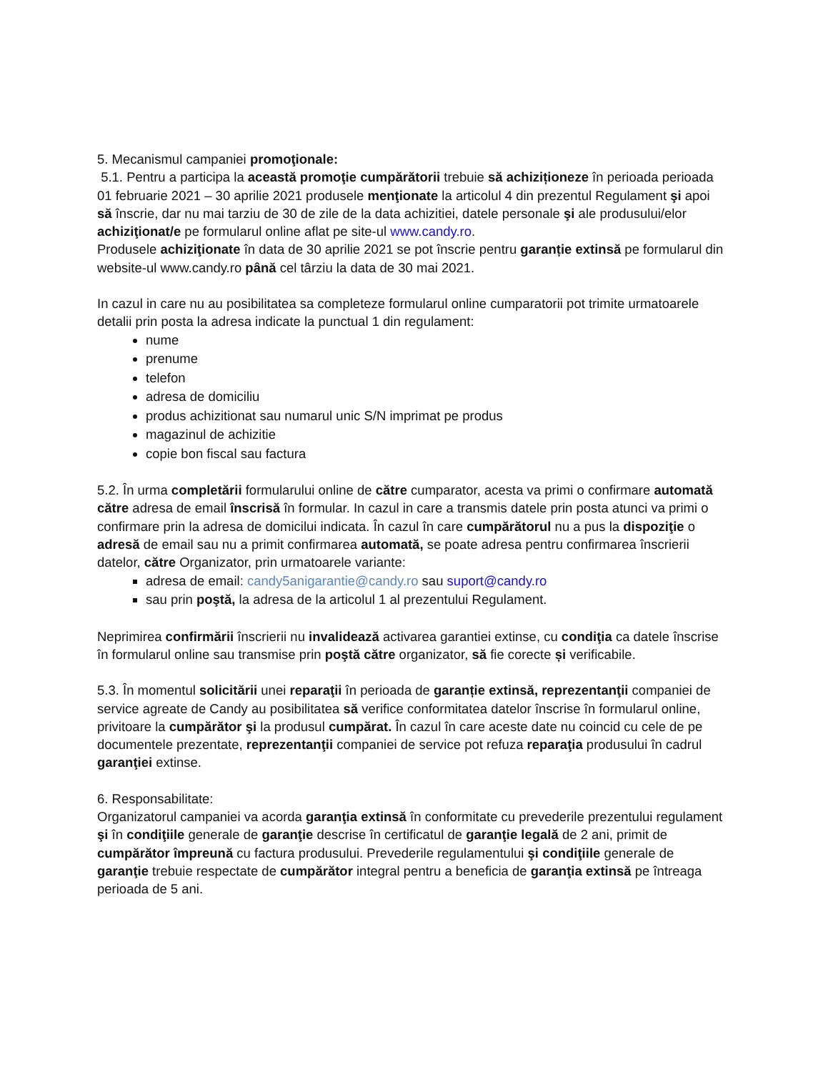5. Mecanismul campaniei promoţionale:
5.1. Pentru a participa la această promoţie cumpărătorii trebuie să achiziționeze în perioada perioada 01 februarie 2021 – 30 aprilie 2021 produsele menţionate la articolul 4 din prezentul Regulament şi apoi să înscrie, dar nu mai tarziu de 30 de zile de la data achizitiei, datele personale şi ale produsului/elor achiziţionat/e pe formularul online aflat pe site-ul www.candy.ro.
Produsele achiziţionate în data de 30 aprilie 2021 se pot înscrie pentru garanție extinsă pe formularul din website-ul www.candy.ro până cel târziu la data de 30 mai 2021.
In cazul in care nu au posibilitatea sa completeze formularul online cumparatorii pot trimite urmatoarele detalii prin posta la adresa indicate la punctual 1 din regulament:
nume
prenume
telefon
adresa de domiciliu
produs achizitionat sau numarul unic S/N imprimat pe produs
magazinul de achizitie
copie bon fiscal sau factura
5.2. În urma completării formularului online de către cumparator, acesta va primi o confirmare automată către adresa de email înscrisă în formular. In cazul in care a transmis datele prin posta atunci va primi o confirmare prin la adresa de domicilui indicata. În cazul în care cumpărătorul nu a pus la dispoziţie o adresă de email sau nu a primit confirmarea automată, se poate adresa pentru confirmarea înscrierii datelor, către Organizator, prin urmatoarele variante:
adresa de email: candy5anigarantie@candy.ro sau suport@candy.ro
sau prin poştă, la adresa de la articolul 1 al prezentului Regulament.
Neprimirea confirmării înscrierii nu invalidează activarea garantiei extinse, cu condiţia ca datele înscrise în formularul online sau transmise prin poştă către organizator, să fie corecte și verificabile.
5.3. În momentul solicitării unei reparaţii în perioada de garanție extinsă, reprezentanţii companiei de service agreate de Candy au posibilitatea să verifice conformitatea datelor înscrise în formularul online, privitoare la cumpărător şi la produsul cumpărat. În cazul în care aceste date nu coincid cu cele de pe documentele prezentate, reprezentanţii companiei de service pot refuza reparaţia produsului în cadrul garanţiei extinse.
6. Responsabilitate:
Organizatorul campaniei va acorda garanţia extinsă în conformitate cu prevederile prezentului regulament şi în condiţiile generale de garanţie descrise în certificatul de garanţie legală de 2 ani, primit de cumpărător împreună cu factura produsului. Prevederile regulamentului şi condiţiile generale de garanţie trebuie respectate de cumpărător integral pentru a beneficia de garanţia extinsă pe întreaga perioada de 5 ani.